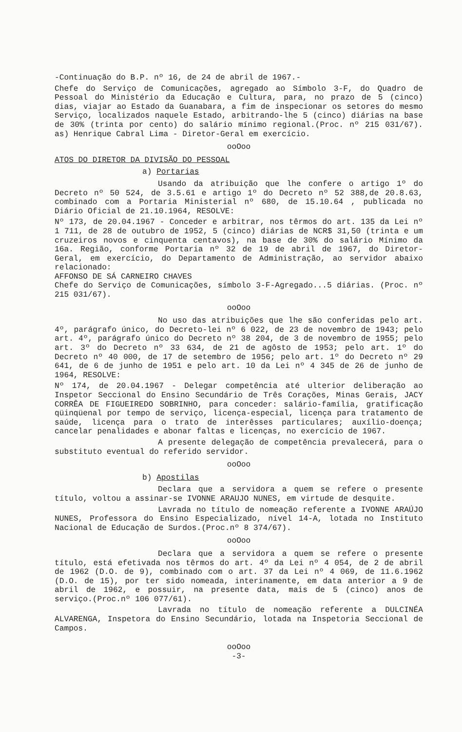-Continuação do B.P. nº 16, de 24 de abril de 1967.-
Chefe do Serviço de Comunicações, agregado ao Símbolo 3-F, do Quadro de Pessoal do Ministério da Educação e Cultura, para, no prazo de 5 (cinco) dias, viajar ao Estado da Guanabara, a fim de inspecionar os setores do mesmo Serviço, localizados naquele Estado, arbitrando-lhe 5 (cinco) diárias na base de 30% (trinta por cento) do salário mínimo regional.(Proc. nº 215 031/67). as) Henrique Cabral Lima - Diretor-Geral em exercício.
ooOoo
ATOS DO DIRETOR DA DIVISÃO DO PESSOAL
a) Portarias
Usando da atribuição que lhe confere o artigo 1º do Decreto nº 50 524, de 3.5.61 e artigo 1º do Decreto nº 52 388,de 20.8.63, combinado com a Portaria Ministerial nº 680, de 15.10.64 , publicada no Diário Oficial de 21.10.1964, RESOLVE:
Nº 173, de 20.04.1967 - Conceder e arbitrar, nos têrmos do art. 135 da Lei nº 1 711, de 28 de outubro de 1952, 5 (cinco) diárias de NCR$ 31,50 (trinta e um cruzeiros novos e cinquenta centavos), na base de 30% do salário Mínimo da 16a. Região, conforme Portaria nº 32 de 19 de abril de 1967, do Diretor-Geral, em exercício, do Departamento de Administração, ao servidor abaixo relacionado:
AFFONSO DE SÁ CARNEIRO CHAVES
Chefe do Serviço de Comunicações, símbolo 3-F-Agregado...5 diárias. (Proc. nº 215 031/67).
ooOoo
No uso das atribuições que lhe são conferidas pelo art. 4º, parágrafo único, do Decreto-lei nº 6 022, de 23 de novembro de 1943; pelo art. 4º, parágrafo único do Decreto nº 38 204, de 3 de novembro de 1955; pelo art. 3º do Decreto nº 33 634, de 21 de agôsto de 1953; pelo art. 1º do Decreto nº 40 000, de 17 de setembro de 1956; pelo art. 1º do Decreto nº 29 641, de 6 de junho de 1951 e pelo art. 10 da Lei nº 4 345 de 26 de junho de 1964, RESOLVE:
Nº 174, de 20.04.1967 - Delegar competência até ulterior deliberação ao Inspetor Seccional do Ensino Secundário de Três Corações, Minas Gerais, JACY CORRÊA DE FIGUEIREDO SOBRINHO, para conceder: salário-família, gratificação qüinqüenal por tempo de serviço, licença-especial, licença para tratamento de saúde, licença para o trato de interêsses particulares; auxílio-doença; cancelar penalidades e abonar faltas e licenças, no exercício de 1967.
A presente delegação de competência prevalecerá, para o substituto eventual do referido servidor.
ooOoo
b) Apostilas
Declara que a servidora a quem se refere o presente título, voltou a assinar-se IVONNE ARAUJO NUNES, em virtude de desquite.
Lavrada no título de nomeação referente a IVONNE ARAÚJO NUNES, Professora do Ensino Especializado, nível 14-A, lotada no Instituto Nacional de Educação de Surdos.(Proc.nº 8 374/67).
ooOoo
Declara que a servidora a quem se refere o presente título, está efetivada nos têrmos do art. 4º da Lei nº 4 054, de 2 de abril de 1962 (D.O. de 9), combinado com o art. 37 da Lei nº 4 069, de 11.6.1962 (D.O. de 15), por ter sido nomeada, interinamente, em data anterior a 9 de abril de 1962, e possuir, na presente data, mais de 5 (cinco) anos de serviço.(Proc.nº 106 077/61).
Lavrada no título de nomeação referente a DULCINÉA ALVARENGA, Inspetora do Ensino Secundário, lotada na Inspetoria Seccional de Campos.
ooOoo
-3-